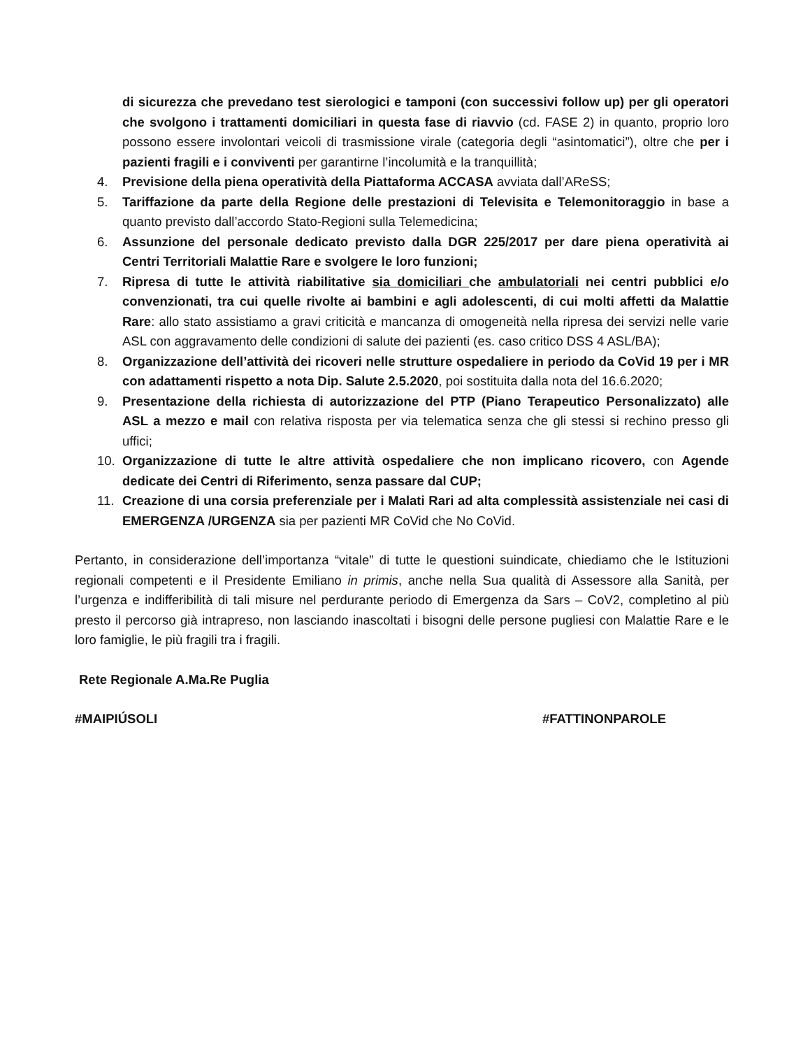di sicurezza che prevedano test sierologici e tamponi (con successivi follow up) per gli operatori che svolgono i trattamenti domiciliari in questa fase di riavvio (cd. FASE 2) in quanto, proprio loro possono essere involontari veicoli di trasmissione virale (categoria degli “asintomatici”), oltre che per i pazienti fragili e i conviventi per garantirne l’incolumità e la tranquillità;
4. Previsione della piena operatività della Piattaforma ACCASA avviata dall’AReSS;
5. Tariffazione da parte della Regione delle prestazioni di Televisita e Telemonitoraggio in base a quanto previsto dall’accordo Stato-Regioni sulla Telemedicina;
6. Assunzione del personale dedicato previsto dalla DGR 225/2017 per dare piena operatività ai Centri Territoriali Malattie Rare e svolgere le loro funzioni;
7. Ripresa di tutte le attività riabilitative sia domiciliari che ambulatoriali nei centri pubblici e/o convenzionati, tra cui quelle rivolte ai bambini e agli adolescenti, di cui molti affetti da Malattie Rare: allo stato assistiamo a gravi criticità e mancanza di omogeneità nella ripresa dei servizi nelle varie ASL con aggravamento delle condizioni di salute dei pazienti (es. caso critico DSS 4 ASL/BA);
8. Organizzazione dell’attività dei ricoveri nelle strutture ospedaliere in periodo da CoVid 19 per i MR con adattamenti rispetto a nota Dip. Salute 2.5.2020, poi sostituita dalla nota del 16.6.2020;
9. Presentazione della richiesta di autorizzazione del PTP (Piano Terapeutico Personalizzato) alle ASL a mezzo e mail con relativa risposta per via telematica senza che gli stessi si rechino presso gli uffici;
10. Organizzazione di tutte le altre attività ospedaliere che non implicano ricovero, con Agende dedicate dei Centri di Riferimento, senza passare dal CUP;
11. Creazione di una corsia preferenziale per i Malati Rari ad alta complessità assistenziale nei casi di EMERGENZA /URGENZA sia per pazienti MR CoVid che No CoVid.
Pertanto, in considerazione dell’importanza “vitale” di tutte le questioni suindicate, chiediamo che le Istituzioni regionali competenti e il Presidente Emiliano in primis, anche nella Sua qualità di Assessore alla Sanità, per l’urgenza e indifferibilità di tali misure nel perdurante periodo di Emergenza da Sars – CoV2, completino al più presto il percorso già intrapreso, non lasciando inascoltati i bisogni delle persone pugliesi con Malattie Rare e le loro famiglie, le più fragili tra i fragili.
Rete Regionale A.Ma.Re Puglia
#MAIPIÚSOLI #FATTINONPAROLE